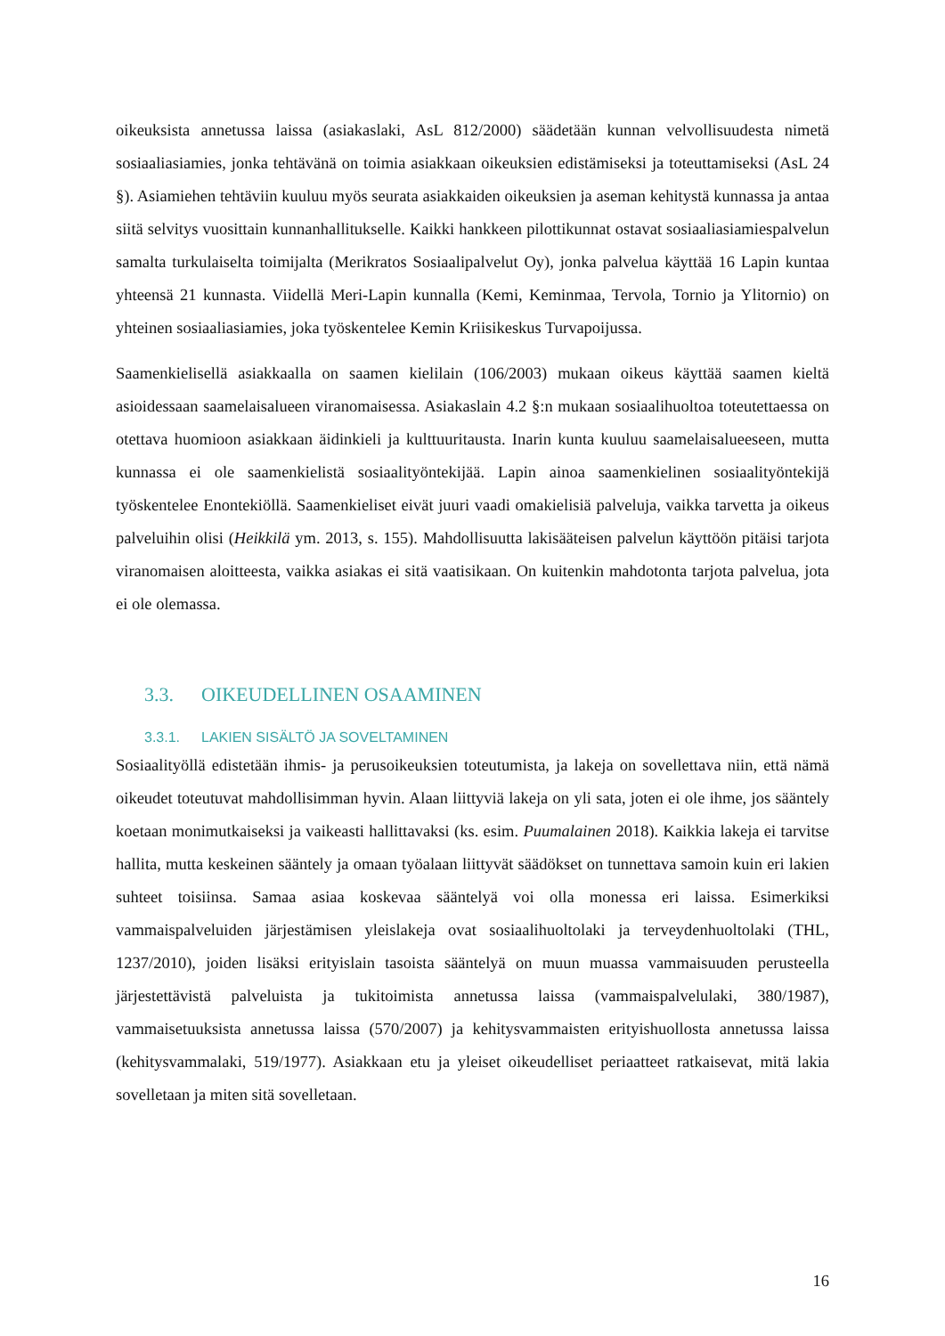oikeuksista annetussa laissa (asiakaslaki, AsL 812/2000) säädetään kunnan velvollisuudesta nimetä sosiaaliasiamies, jonka tehtävänä on toimia asiakkaan oikeuksien edistämiseksi ja toteuttamiseksi (AsL 24 §). Asiamiehen tehtäviin kuuluu myös seurata asiakkaiden oikeuksien ja aseman kehitystä kunnassa ja antaa siitä selvitys vuosittain kunnanhallitukselle. Kaikki hankkeen pilottikunnat ostavat sosiaaliasiamiespalvelun samalta turkulaiselta toimijalta (Merikratos Sosiaalipalvelut Oy), jonka palvelua käyttää 16 Lapin kuntaa yhteensä 21 kunnasta. Viidellä Meri-Lapin kunnalla (Kemi, Keminmaa, Tervola, Tornio ja Ylitornio) on yhteinen sosiaaliasiamies, joka työskentelee Kemin Kriisikeskus Turvapoijussa.
Saamenkielisellä asiakkaalla on saamen kielilain (106/2003) mukaan oikeus käyttää saamen kieltä asioidessaan saamelaisalueen viranomaisessa. Asiakaslain 4.2 §:n mukaan sosiaalihuoltoa toteutettaessa on otettava huomioon asiakkaan äidinkieli ja kulttuuritausta. Inarin kunta kuuluu saamelaisalueeseen, mutta kunnassa ei ole saamenkielistä sosiaalityöntekijää. Lapin ainoa saamenkielinen sosiaalityöntekijä työskentelee Enontekiöllä. Saamenkieliset eivät juuri vaadi omakielisiä palveluja, vaikka tarvetta ja oikeus palveluihin olisi (Heikkilä ym. 2013, s. 155). Mahdollisuutta lakisääteisen palvelun käyttöön pitäisi tarjota viranomaisen aloitteesta, vaikka asiakas ei sitä vaatisikaan. On kuitenkin mahdotonta tarjota palvelua, jota ei ole olemassa.
3.3. OIKEUDELLINEN OSAAMINEN
3.3.1. LAKIEN SISÄLTÖ JA SOVELTAMINEN
Sosiaalityöllä edistetään ihmis- ja perusoikeuksien toteutumista, ja lakeja on sovellettava niin, että nämä oikeudet toteutuvat mahdollisimman hyvin. Alaan liittyviä lakeja on yli sata, joten ei ole ihme, jos sääntely koetaan monimutkaiseksi ja vaikeasti hallittavaksi (ks. esim. Puumalainen 2018). Kaikkia lakeja ei tarvitse hallita, mutta keskeinen sääntely ja omaan työalaan liittyvät säädökset on tunnettava samoin kuin eri lakien suhteet toisiinsa. Samaa asiaa koskevaa sääntelyä voi olla monessa eri laissa. Esimerkiksi vammaispalveluiden järjestämisen yleislakeja ovat sosiaalihuoltolaki ja terveydenhuoltolaki (THL, 1237/2010), joiden lisäksi erityislain tasoista sääntelyä on muun muassa vammaisuuden perusteella järjestettävistä palveluista ja tukitoimista annetussa laissa (vammaispalvelulaki, 380/1987), vammaisetuuksista annetussa laissa (570/2007) ja kehitysvammaisten erityishuollosta annetussa laissa (kehitysvammalaki, 519/1977). Asiakkaan etu ja yleiset oikeudelliset periaatteet ratkaisevat, mitä lakia sovelletaan ja miten sitä sovelletaan.
16